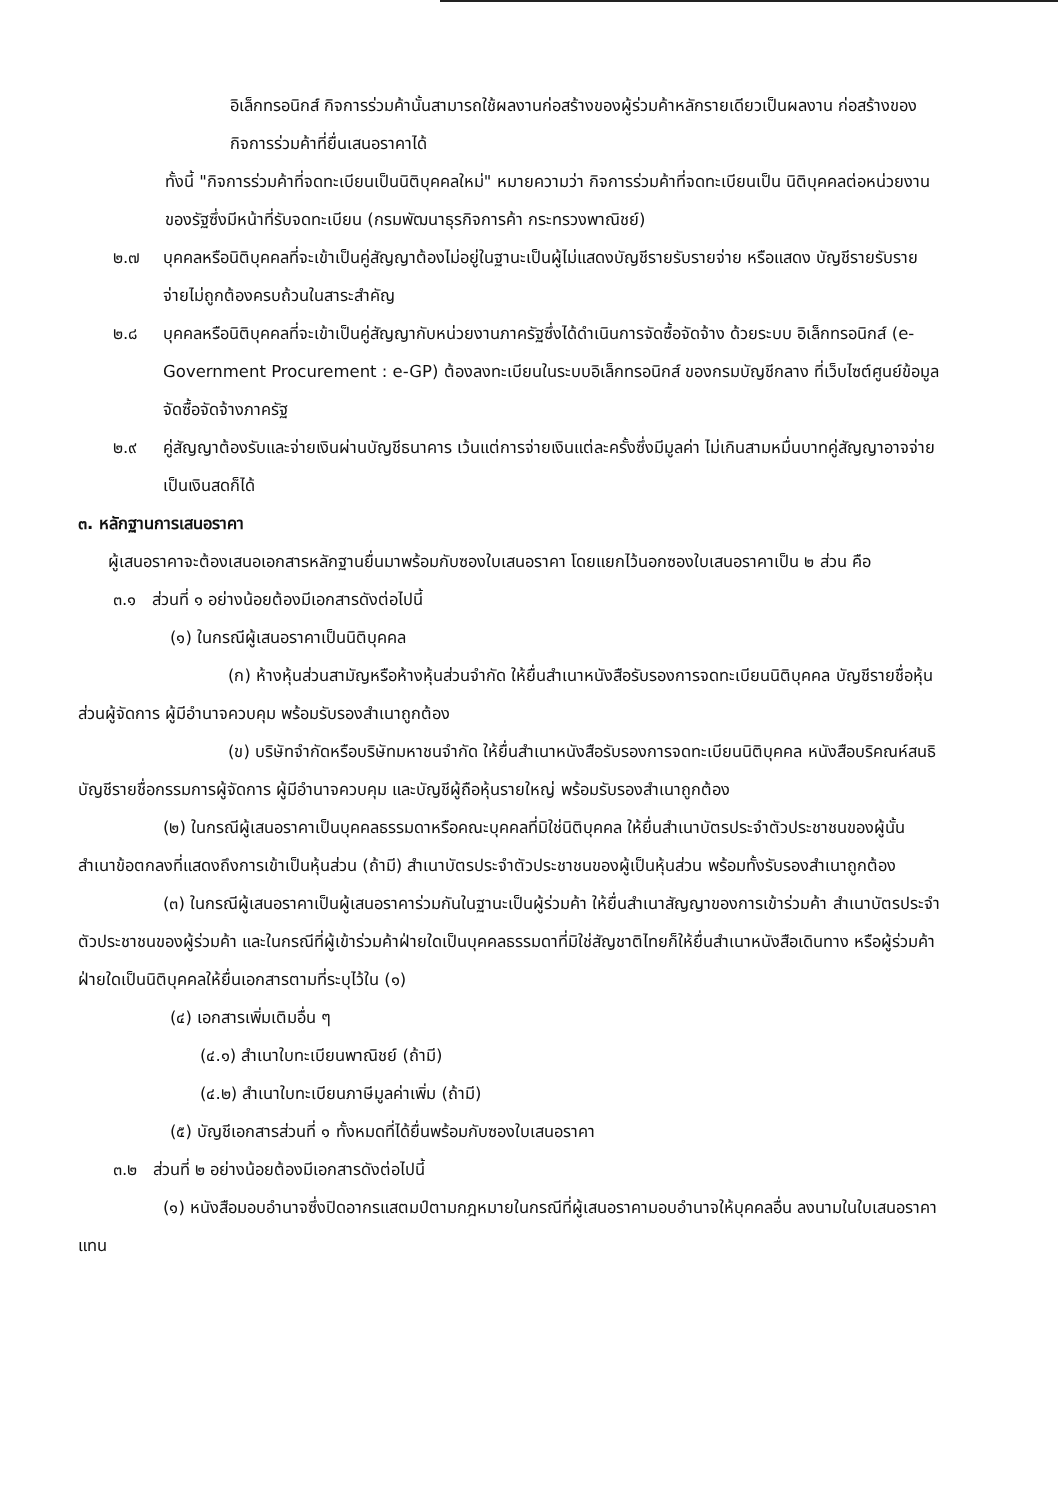อิเล็กทรอนิกส์ กิจการร่วมค้านั้นสามารถใช้ผลงานก่อสร้างของผู้ร่วมค้าหลักรายเดียวเป็นผลงาน ก่อสร้างของกิจการร่วมค้าที่ยื่นเสนอราคาได้
ทั้งนี้ "กิจการร่วมค้าที่จดทะเบียนเป็นนิติบุคคลใหม่" หมายความว่า กิจการร่วมค้าที่จดทะเบียนเป็น นิติบุคคลต่อหน่วยงานของรัฐซึ่งมีหน้าที่รับจดทะเบียน (กรมพัฒนาธุรกิจการค้า กระทรวงพาณิชย์)
๒.๗ บุคคลหรือนิติบุคคลที่จะเข้าเป็นคู่สัญญาต้องไม่อยู่ในฐานะเป็นผู้ไม่แสดงบัญชีรายรับรายจ่าย หรือแสดง บัญชีรายรับรายจ่ายไม่ถูกต้องครบถ้วนในสาระสำคัญ
๒.๘ บุคคลหรือนิติบุคคลที่จะเข้าเป็นคู่สัญญากับหน่วยงานภาครัฐซึ่งได้ดำเนินการจัดซื้อจัดจ้าง ด้วยระบบ อิเล็กทรอนิกส์ (e-Government Procurement : e-GP) ต้องลงทะเบียนในระบบอิเล็กทรอนิกส์ ของกรมบัญชีกลาง ที่เว็บไซต์ศูนย์ข้อมูลจัดซื้อจัดจ้างภาครัฐ
๒.๙ คู่สัญญาต้องรับและจ่ายเงินผ่านบัญชีธนาคาร เว้นแต่การจ่ายเงินแต่ละครั้งซึ่งมีมูลค่า ไม่เกินสามหมื่นบาทคู่สัญญาอาจจ่ายเป็นเงินสดก็ได้
๓. หลักฐานการเสนอราคา
ผู้เสนอราคาจะต้องเสนอเอกสารหลักฐานยื่นมาพร้อมกับซองใบเสนอราคา โดยแยกไว้นอกซองใบเสนอราคาเป็น ๒ ส่วน คือ
๓.๑ ส่วนที่ ๑ อย่างน้อยต้องมีเอกสารดังต่อไปนี้
(๑) ในกรณีผู้เสนอราคาเป็นนิติบุคคล
(ก) ห้างหุ้นส่วนสามัญหรือห้างหุ้นส่วนจำกัด ให้ยื่นสำเนาหนังสือรับรองการจดทะเบียนนิติบุคคล บัญชีรายชื่อหุ้นส่วนผู้จัดการ ผู้มีอำนาจควบคุม พร้อมรับรองสำเนาถูกต้อง
(ข) บริษัทจำกัดหรือบริษัทมหาชนจำกัด ให้ยื่นสำเนาหนังสือรับรองการจดทะเบียนนิติบุคคล หนังสือบริคณห์สนธิ บัญชีรายชื่อกรรมการผู้จัดการ ผู้มีอำนาจควบคุม และบัญชีผู้ถือหุ้นรายใหญ่ พร้อมรับรองสำเนาถูกต้อง
(๒) ในกรณีผู้เสนอราคาเป็นบุคคลธรรมดาหรือคณะบุคคลที่มิใช่นิติบุคคล ให้ยื่นสำเนาบัตรประจำตัวประชาชนของผู้นั้น สำเนาข้อตกลงที่แสดงถึงการเข้าเป็นหุ้นส่วน (ถ้ามี) สำเนาบัตรประจำตัวประชาชนของผู้เป็นหุ้นส่วน พร้อมทั้งรับรองสำเนาถูกต้อง
(๓) ในกรณีผู้เสนอราคาเป็นผู้เสนอราคาร่วมกันในฐานะเป็นผู้ร่วมค้า ให้ยื่นสำเนาสัญญาของการเข้าร่วมค้า สำเนาบัตรประจำตัวประชาชนของผู้ร่วมค้า และในกรณีที่ผู้เข้าร่วมค้าฝ่ายใดเป็นบุคคลธรรมดาที่มิใช่สัญชาติไทยก็ให้ยื่นสำเนาหนังสือเดินทาง หรือผู้ร่วมค้าฝ่ายใดเป็นนิติบุคคลให้ยื่นเอกสารตามที่ระบุไว้ใน (๑)
(๔) เอกสารเพิ่มเติมอื่น ๆ
(๔.๑) สำเนาใบทะเบียนพาณิชย์ (ถ้ามี)
(๔.๒) สำเนาใบทะเบียนภาษีมูลค่าเพิ่ม (ถ้ามี)
(๕) บัญชีเอกสารส่วนที่ ๑ ทั้งหมดที่ได้ยื่นพร้อมกับซองใบเสนอราคา
๓.๒ ส่วนที่ ๒ อย่างน้อยต้องมีเอกสารดังต่อไปนี้
(๑) หนังสือมอบอำนาจซึ่งปิดอากรแสตมป์ตามกฎหมายในกรณีที่ผู้เสนอราคามอบอำนาจให้บุคคลอื่น ลงนามในใบเสนอราคาแทน